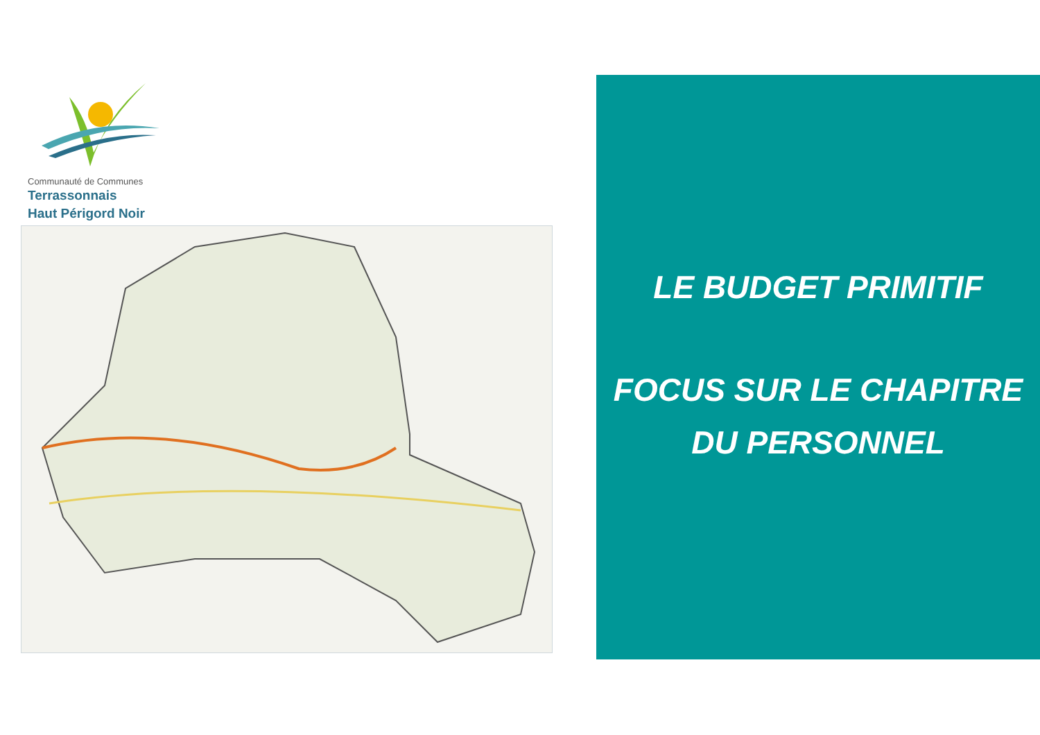Communauté de Communes
Terrassonnais
Haut Périgord Noir
LE BUDGET PRIMITIF
FOCUS SUR LE CHAPITRE
DU PERSONNEL